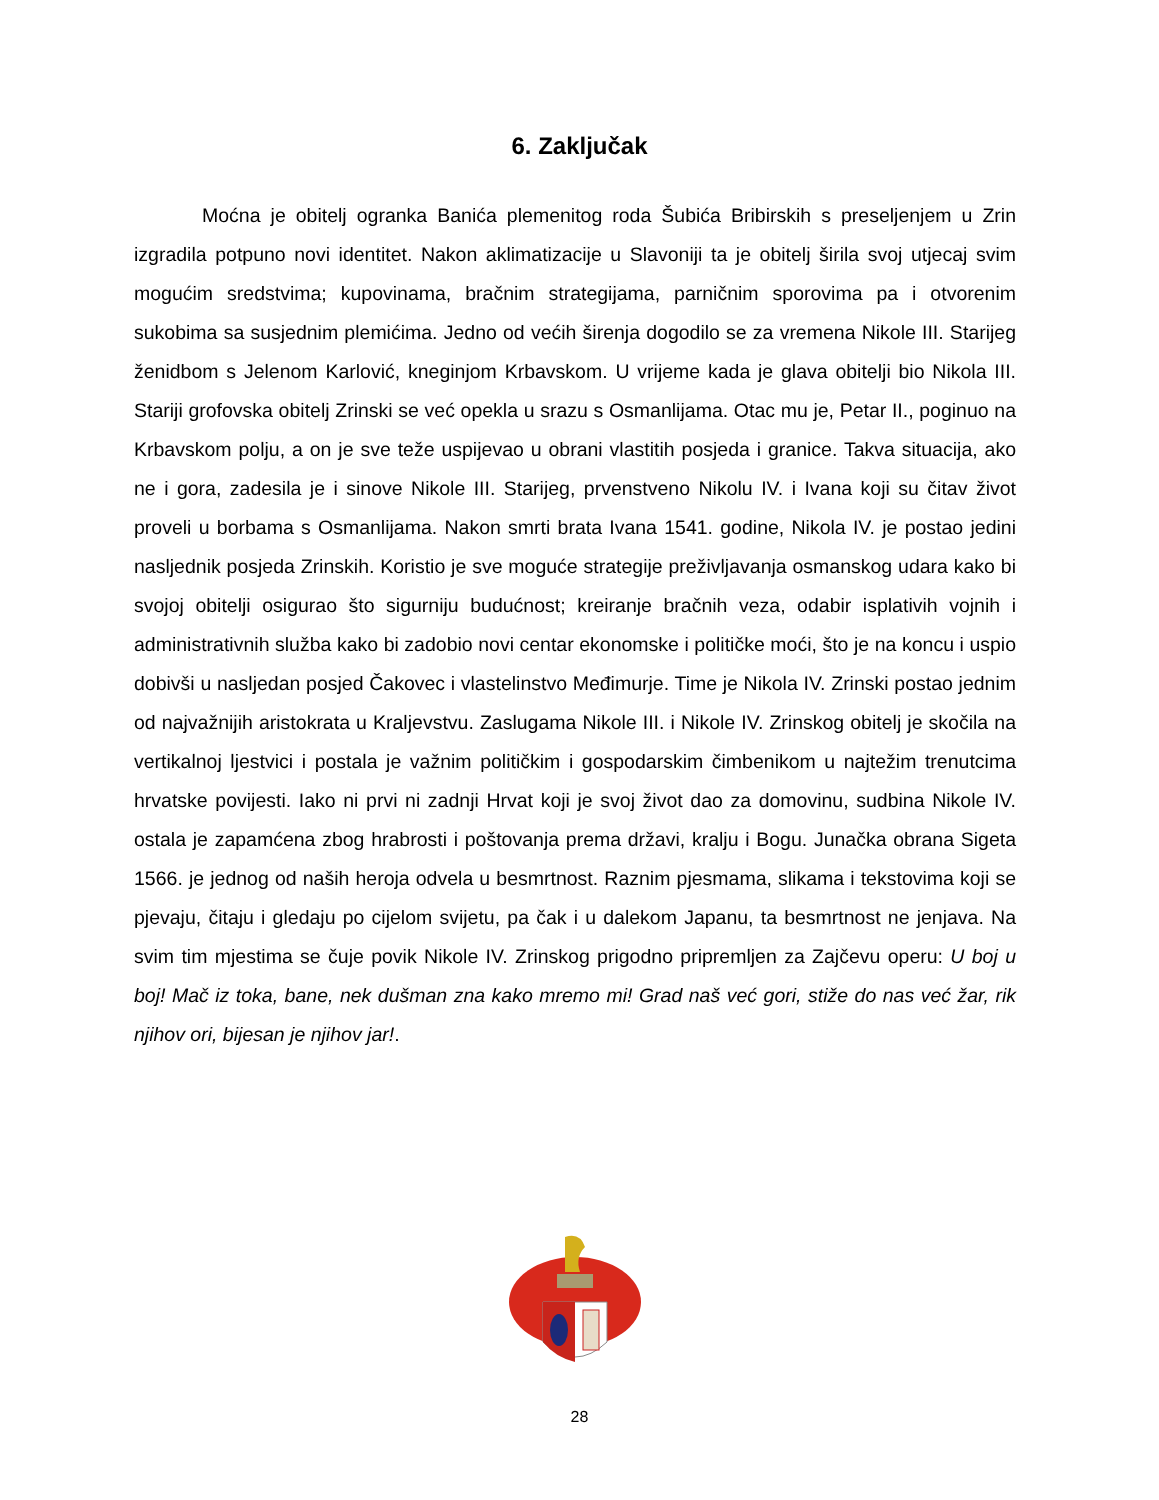6. Zaključak
Moćna je obitelj ogranka Banića plemenitog roda Šubića Bribirskih s preseljenjem u Zrin izgradila potpuno novi identitet. Nakon aklimatizacije u Slavoniji ta je obitelj širila svoj utjecaj svim mogućim sredstvima; kupovinama, bračnim strategijama, parničnim sporovima pa i otvorenim sukobima sa susjednim plemićima. Jedno od većih širenja dogodilo se za vremena Nikole III. Starijeg ženidbom s Jelenom Karlović, kneginjom Krbavskom. U vrijeme kada je glava obitelji bio Nikola III. Stariji grofovska obitelj Zrinski se već opekla u srazu s Osmanlijama. Otac mu je, Petar II., poginuo na Krbavskom polju, a on je sve teže uspijevao u obrani vlastitih posjeda i granice. Takva situacija, ako ne i gora, zadesila je i sinove Nikole III. Starijeg, prvenstveno Nikolu IV. i Ivana koji su čitav život proveli u borbama s Osmanlijama. Nakon smrti brata Ivana 1541. godine, Nikola IV. je postao jedini nasljednik posjeda Zrinskih. Koristio je sve moguće strategije preživljavanja osmanskog udara kako bi svojoj obitelji osigurao što sigurniju budućnost; kreiranje bračnih veza, odabir isplativih vojnih i administrativnih služba kako bi zadobio novi centar ekonomske i političke moći, što je na koncu i uspio dobivši u nasljedan posjed Čakovec i vlastelinstvo Međimurje. Time je Nikola IV. Zrinski postao jednim od najvažnijih aristokrata u Kraljevstvu. Zaslugama Nikole III. i Nikole IV. Zrinskog obitelj je skočila na vertikalnoj ljestvici i postala je važnim političkim i gospodarskim čimbenikom u najtežim trenutcima hrvatske povijesti. Iako ni prvi ni zadnji Hrvat koji je svoj život dao za domovinu, sudbina Nikole IV. ostala je zapamćena zbog hrabrosti i poštovanja prema državi, kralju i Bogu. Junačka obrana Sigeta 1566. je jednog od naših heroja odvela u besmrtnost. Raznim pjesmama, slikama i tekstovima koji se pjevaju, čitaju i gledaju po cijelom svijetu, pa čak i u dalekom Japanu, ta besmrtnost ne jenjava. Na svim tim mjestima se čuje povik Nikole IV. Zrinskog prigodno pripremljen za Zajčevu operu: U boj u boj! Mač iz toka, bane, nek dušman zna kako mremo mi! Grad naš već gori, stiže do nas već žar, rik njihov ori, bijesan je njihov jar!.
28